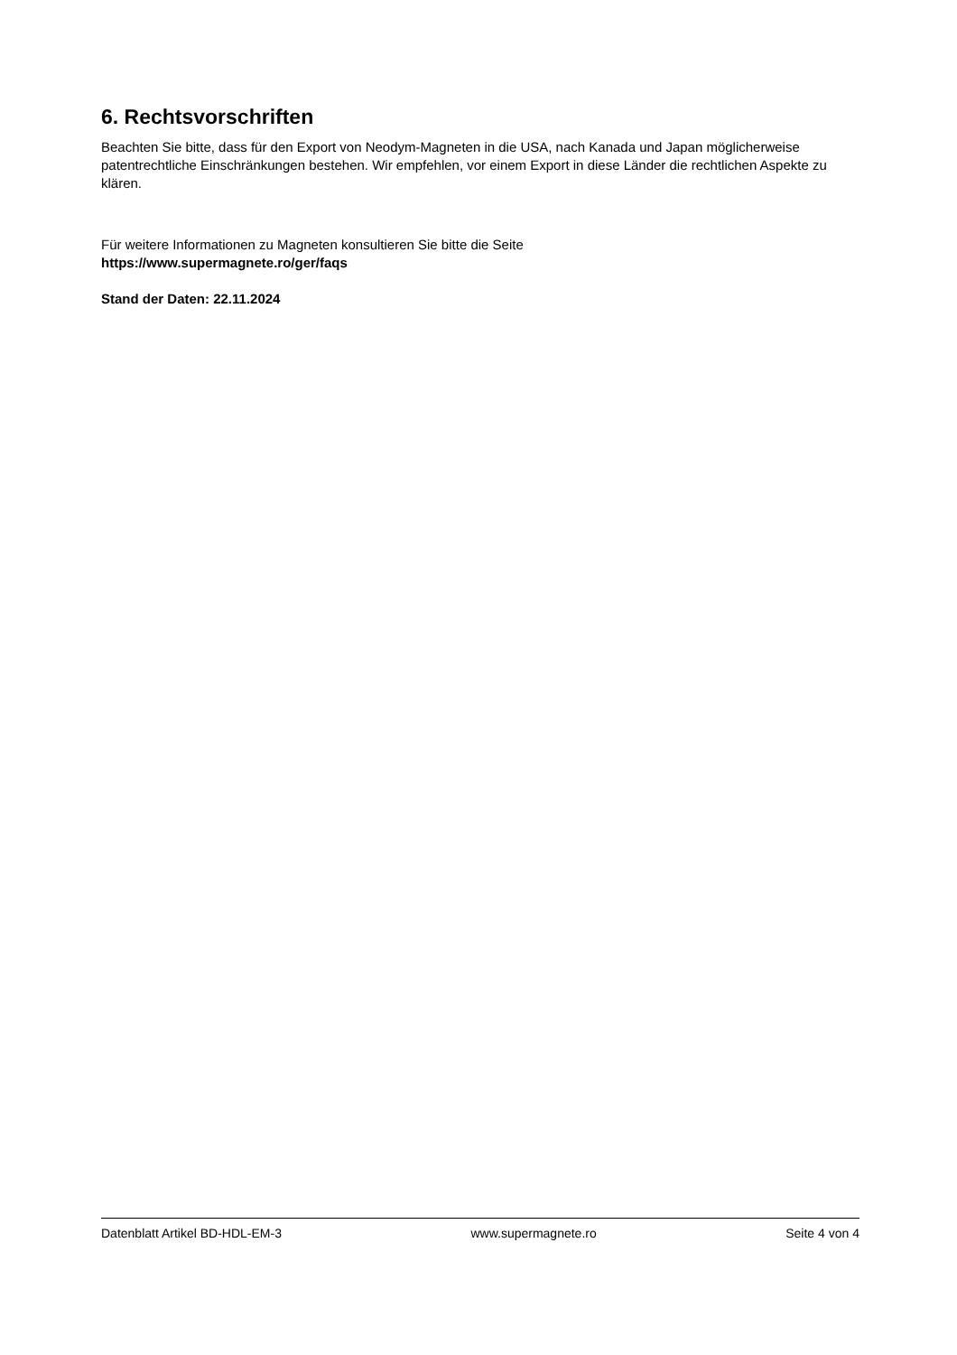6. Rechtsvorschriften
Beachten Sie bitte, dass für den Export von Neodym-Magneten in die USA, nach Kanada und Japan möglicherweise patentrechtliche Einschränkungen bestehen. Wir empfehlen, vor einem Export in diese Länder die rechtlichen Aspekte zu klären.
Für weitere Informationen zu Magneten konsultieren Sie bitte die Seite
https://www.supermagnete.ro/ger/faqs
Stand der Daten: 22.11.2024
Datenblatt Artikel BD-HDL-EM-3 www.supermagnete.ro Seite 4 von 4